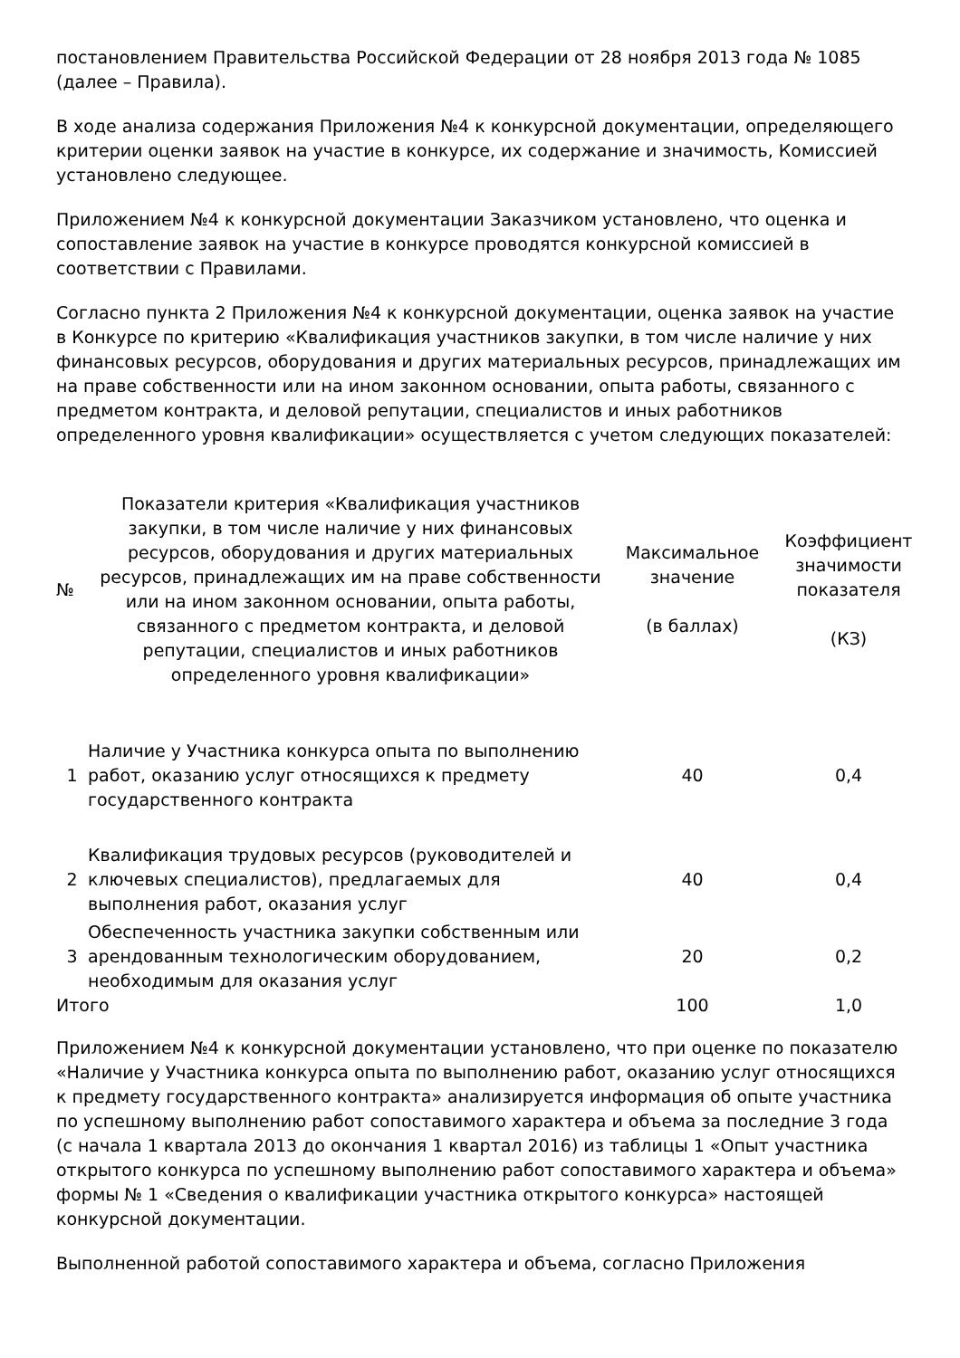постановлением Правительства Российской Федерации от 28 ноября 2013 года № 1085 (далее – Правила).
В ходе анализа содержания Приложения №4 к конкурсной документации, определяющего критерии оценки заявок на участие в конкурсе, их содержание и значимость, Комиссией установлено следующее.
Приложением №4 к конкурсной документации Заказчиком установлено, что оценка и сопоставление заявок на участие в конкурсе проводятся конкурсной комиссией в соответствии с Правилами.
Согласно пункта 2 Приложения №4 к конкурсной документации, оценка заявок на участие в Конкурсе по критерию «Квалификация участников закупки, в том числе наличие у них финансовых ресурсов, оборудования и других материальных ресурсов, принадлежащих им на праве собственности или на ином законном основании, опыта работы, связанного с предметом контракта, и деловой репутации, специалистов и иных работников определенного уровня квалификации» осуществляется с учетом следующих показателей:
| № | Показатели критерия «Квалификация участников закупки, в том числе наличие у них финансовых ресурсов, оборудования и других материальных ресурсов, принадлежащих им на праве собственности или на ином законном основании, опыта работы, связанного с предметом контракта, и деловой репутации, специалистов и иных работников определенного уровня квалификации» | Максимальное значение (в баллах) | Коэффициент значимости показателя (КЗ) |
| --- | --- | --- | --- |
| 1 | Наличие у Участника конкурса опыта по выполнению работ, оказанию услуг относящихся к предмету государственного контракта | 40 | 0,4 |
| 2 | Квалификация трудовых ресурсов (руководителей и ключевых специалистов), предлагаемых для выполнения работ, оказания услуг | 40 | 0,4 |
| 3 | Обеспеченность участника закупки собственным или арендованным технологическим оборудованием, необходимым для оказания услуг | 20 | 0,2 |
| Итого | | 100 | 1,0 |
Приложением №4 к конкурсной документации установлено, что при оценке по показателю «Наличие у Участника конкурса опыта по выполнению работ, оказанию услуг относящихся к предмету государственного контракта» анализируется информация об опыте участника по успешному выполнению работ сопоставимого характера и объема за последние 3 года (с начала 1 квартала 2013 до окончания 1 квартал 2016) из таблицы 1 «Опыт участника открытого конкурса по успешному выполнению работ сопоставимого характера и объема» формы № 1 «Сведения о квалификации участника открытого конкурса» настоящей конкурсной документации.
Выполненной работой сопоставимого характера и объема, согласно Приложения